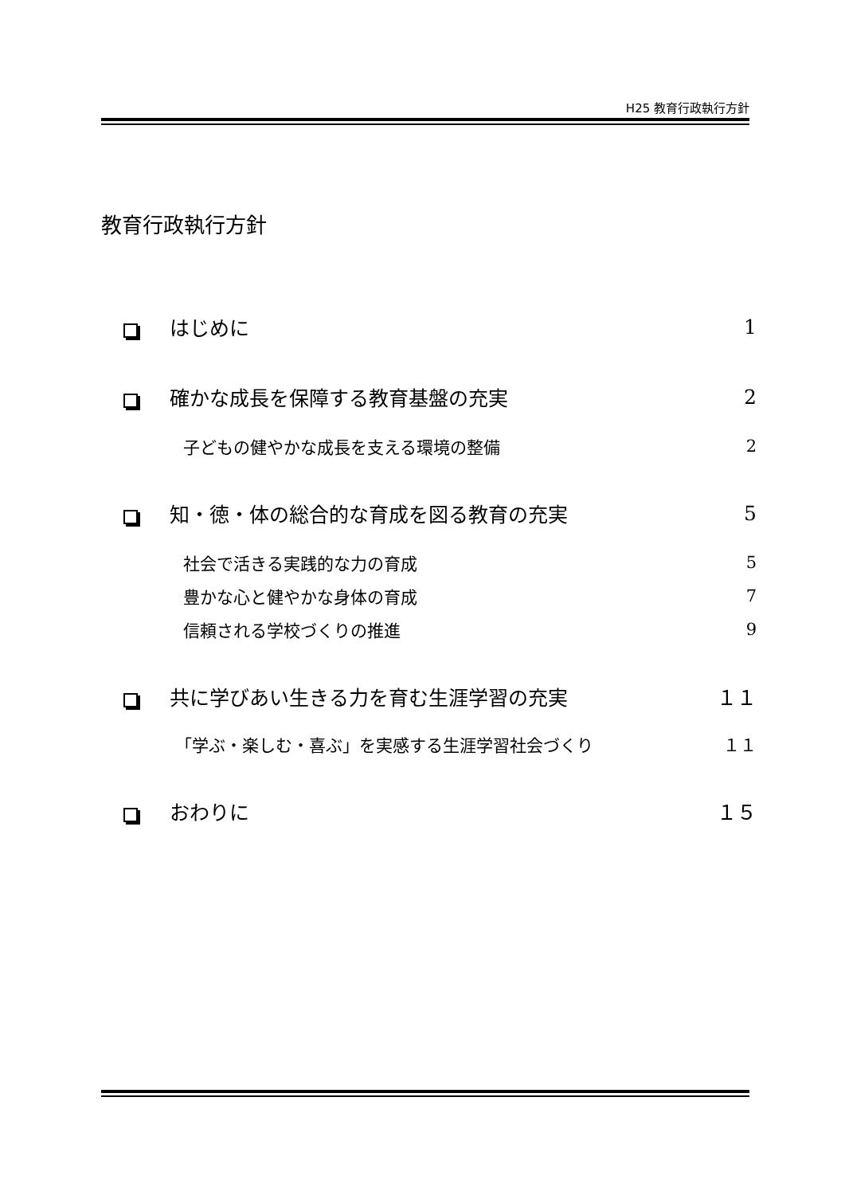H25 教育行政執行方針
教育行政執行方針
はじめに 1
確かな成長を保障する教育基盤の充実 2
子どもの健やかな成長を支える環境の整備 2
知・徳・体の総合的な育成を図る教育の充実 5
社会で活きる実践的な力の育成 5
豊かな心と健やかな身体の育成 7
信頼される学校づくりの推進 9
共に学びあい生きる力を育む生涯学習の充実 １１
「学ぶ・楽しむ・喜ぶ」を実感する生涯学習社会づくり １１
おわりに １５